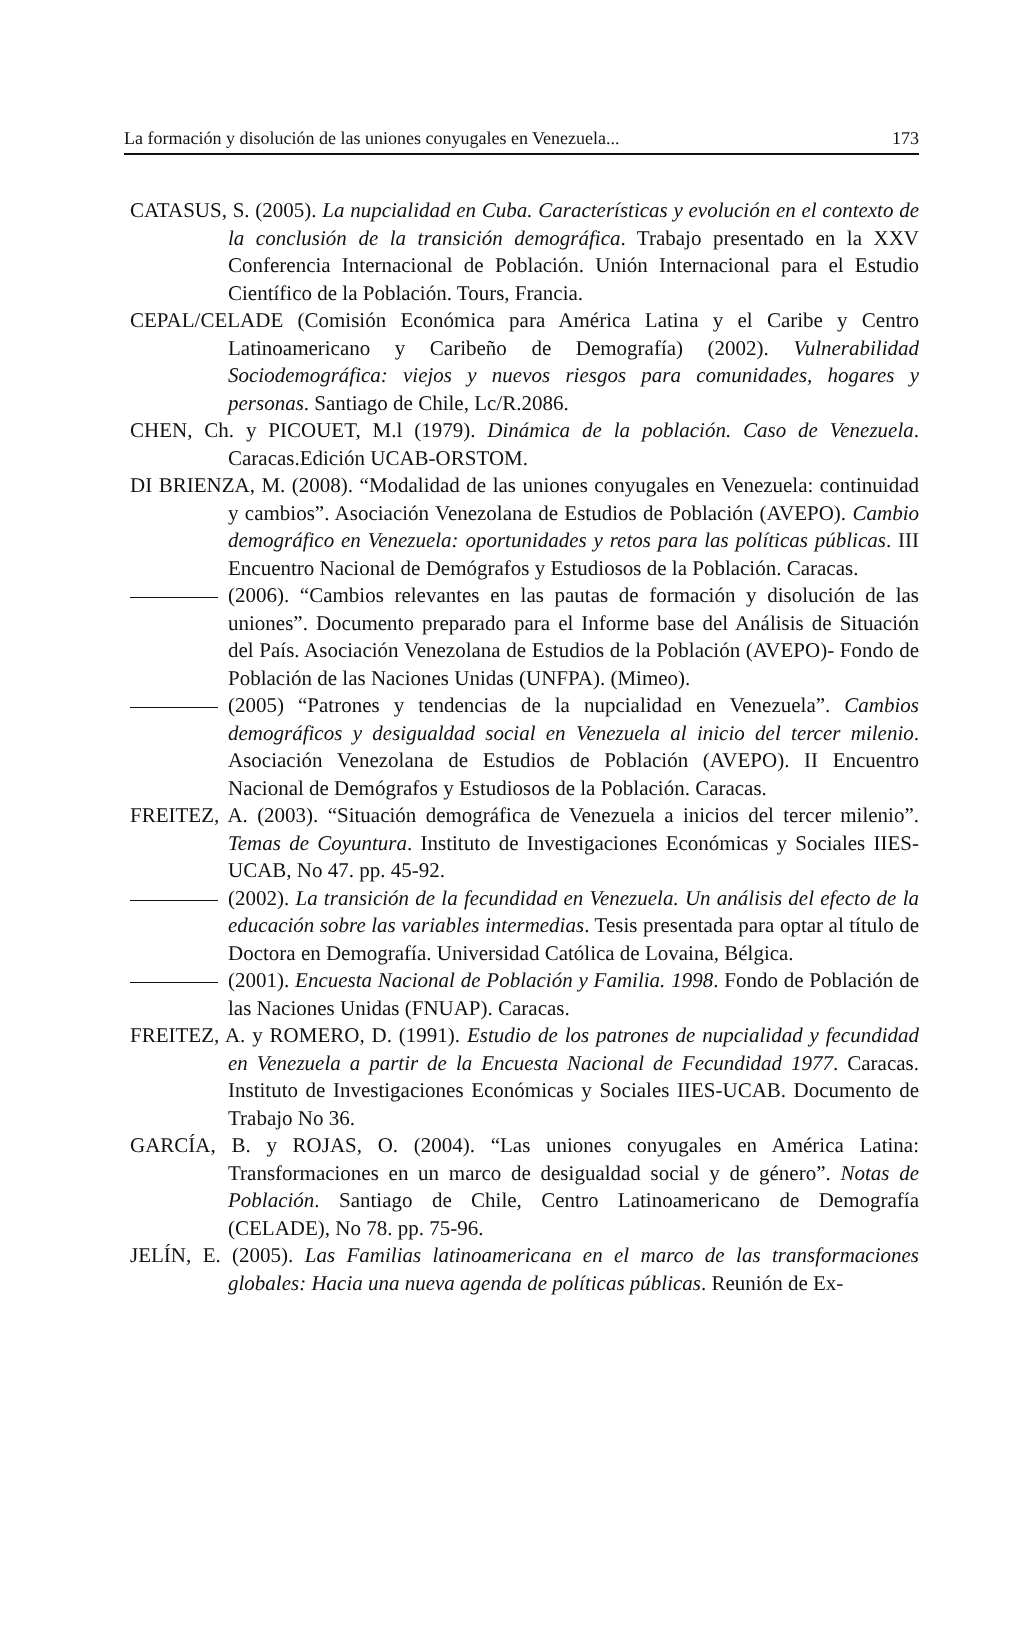La formación y disolución de las uniones conyugales en Venezuela... 173
CATASUS, S. (2005). La nupcialidad en Cuba. Características y evolución en el contexto de la conclusión de la transición demográfica. Trabajo presentado en la XXV Conferencia Internacional de Población. Unión Internacional para el Estudio Científico de la Población. Tours, Francia.
CEPAL/CELADE (Comisión Económica para América Latina y el Caribe y Centro Latinoamericano y Caribeño de Demografía) (2002). Vulnerabilidad Sociodemográfica: viejos y nuevos riesgos para comunidades, hogares y personas. Santiago de Chile, Lc/R.2086.
CHEN, Ch. y PICOUET, M.l (1979). Dinámica de la población. Caso de Venezuela. Caracas.Edición UCAB-ORSTOM.
DI BRIENZA, M. (2008). “Modalidad de las uniones conyugales en Venezuela: continuidad y cambios”. Asociación Venezolana de Estudios de Población (AVEPO). Cambio demográfico en Venezuela: oportunidades y retos para las políticas públicas. III Encuentro Nacional de Demógrafos y Estudiosos de la Población. Caracas.
(2006). “Cambios relevantes en las pautas de formación y disolución de las uniones”. Documento preparado para el Informe base del Análisis de Situación del País. Asociación Venezolana de Estudios de la Población (AVEPO)- Fondo de Población de las Naciones Unidas (UNFPA). (Mimeo).
(2005) “Patrones y tendencias de la nupcialidad en Venezuela”. Cambios demográficos y desigualdad social en Venezuela al inicio del tercer milenio. Asociación Venezolana de Estudios de Población (AVEPO). II Encuentro Nacional de Demógrafos y Estudiosos de la Población. Caracas.
FREITEZ, A. (2003). “Situación demográfica de Venezuela a inicios del tercer milenio”. Temas de Coyuntura. Instituto de Investigaciones Económicas y Sociales IIES- UCAB, No 47. pp. 45-92.
(2002). La transición de la fecundidad en Venezuela. Un análisis del efecto de la educación sobre las variables intermedias. Tesis presentada para optar al título de Doctora en Demografía. Universidad Católica de Lovaina, Bélgica.
(2001). Encuesta Nacional de Población y Familia. 1998. Fondo de Población de las Naciones Unidas (FNUAP). Caracas.
FREITEZ, A. y ROMERO, D. (1991). Estudio de los patrones de nupcialidad y fecundidad en Venezuela a partir de la Encuesta Nacional de Fecundidad 1977. Caracas. Instituto de Investigaciones Económicas y Sociales IIES-UCAB. Documento de Trabajo No 36.
GARCÍA, B. y ROJAS, O. (2004). “Las uniones conyugales en América Latina: Transformaciones en un marco de desigualdad social y de género”. Notas de Población. Santiago de Chile, Centro Latinoamericano de Demografía (CELADE), No 78. pp. 75-96.
JELÍN, E. (2005). Las Familias latinoamericana en el marco de las transformaciones globales: Hacia una nueva agenda de políticas públicas. Reunión de Ex-